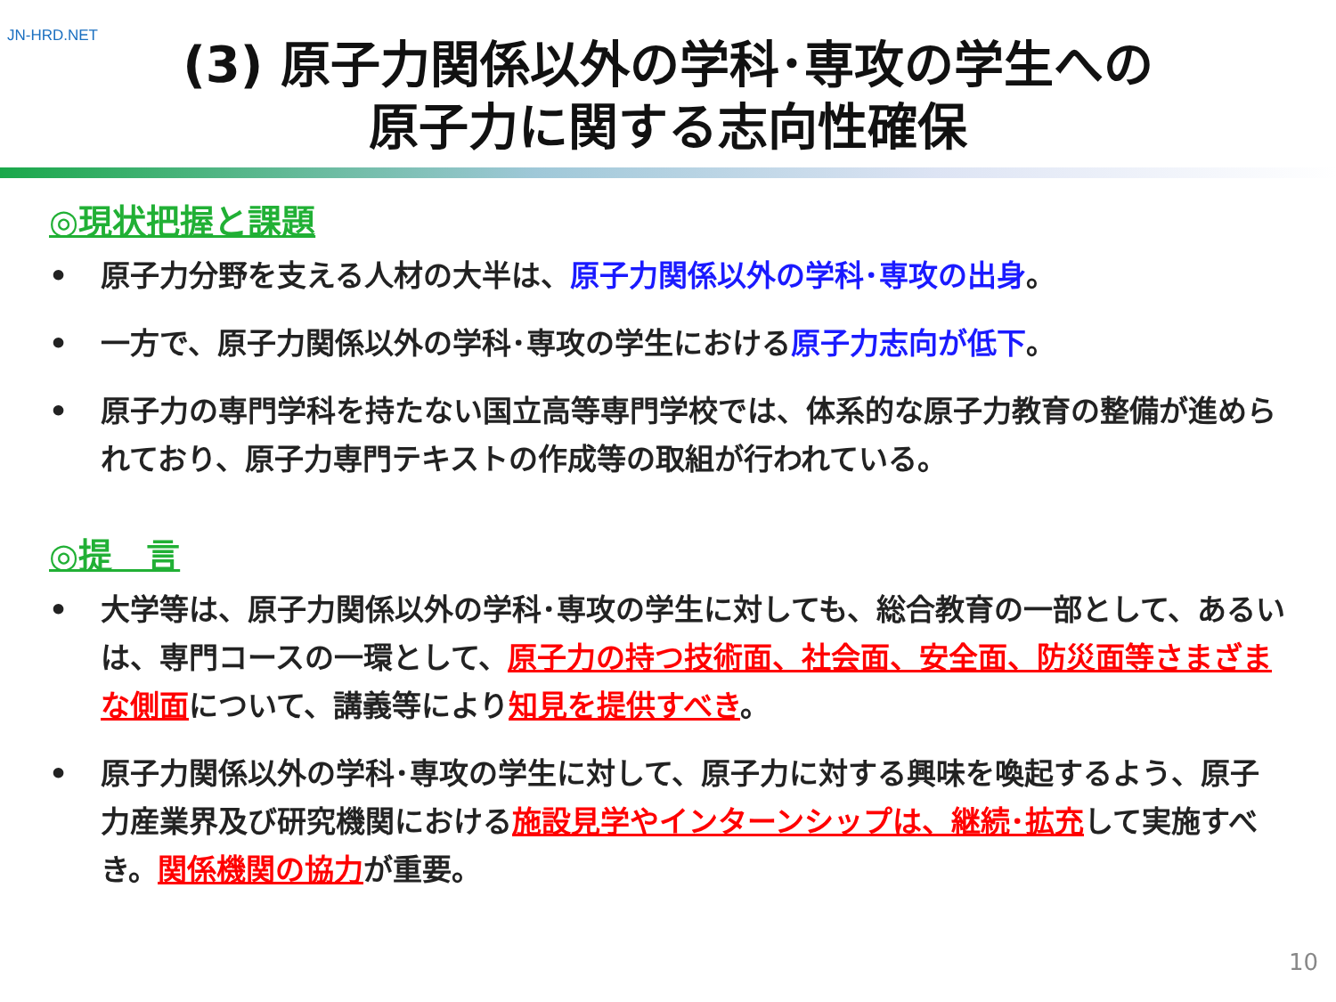JN-HRD.NET
(3) 原子力関係以外の学科･専攻の学生への
原子力に関する志向性確保
◎現状把握と課題
• 原子力分野を支える人材の大半は、原子力関係以外の学科･専攻の出身。
• 一方で、原子力関係以外の学科･専攻の学生における原子力志向が低下。
• 原子力の専門学科を持たない国立高等専門学校では、体系的な原子力教育の整備が進められており、原子力専門テキストの作成等の取組が行われている。
◎提　言
• 大学等は、原子力関係以外の学科･専攻の学生に対しても、総合教育の一部として、あるいは、専門コースの一環として、原子力の持つ技術面、社会面、安全面、防災面等さまざまな側面について、講義等により知見を提供すべき。
• 原子力関係以外の学科･専攻の学生に対して、原子力に対する興味を喚起するよう、原子力産業界及び研究機関における施設見学やインターンシップは、継続･拡充して実施すべき。関係機関の協力が重要。
10